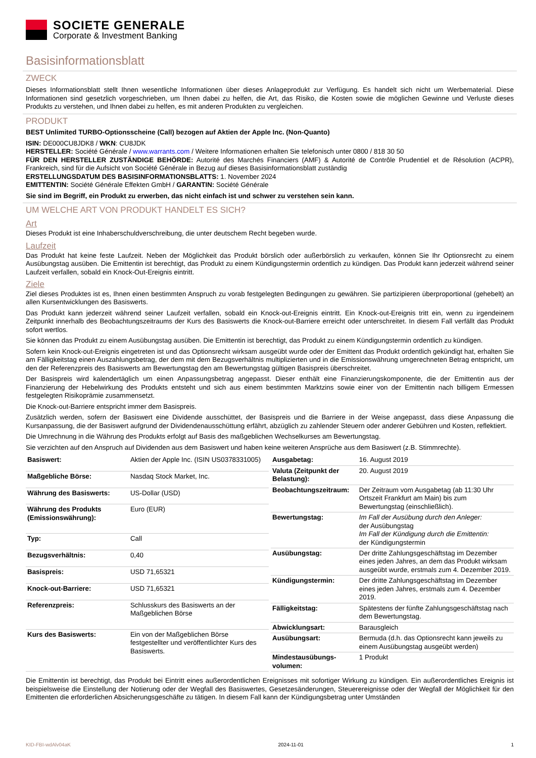SOCIETE GENERALE
Corporate & Investment Banking
Basisinformationsblatt
ZWECK
Dieses Informationsblatt stellt Ihnen wesentliche Informationen über dieses Anlageprodukt zur Verfügung. Es handelt sich nicht um Werbematerial. Diese Informationen sind gesetzlich vorgeschrieben, um Ihnen dabei zu helfen, die Art, das Risiko, die Kosten sowie die möglichen Gewinne und Verluste dieses Produkts zu verstehen, und Ihnen dabei zu helfen, es mit anderen Produkten zu vergleichen.
PRODUKT
BEST Unlimited TURBO-Optionsscheine (Call) bezogen auf Aktien der Apple Inc. (Non-Quanto)
ISIN: DE000CU8JDK8 / WKN: CU8JDK
HERSTELLER: Société Générale / www.warrants.com / Weitere Informationen erhalten Sie telefonisch unter 0800 / 818 30 50
FÜR DEN HERSTELLER ZUSTÄNDIGE BEHÖRDE: Autorité des Marchés Financiers (AMF) & Autorité de Contrôle Prudentiel et de Résolution (ACPR), Frankreich, sind für die Aufsicht von Société Générale in Bezug auf dieses Basisinformationsblatt zuständig
ERSTELLUNGSDATUM DES BASISINFORMATIONSBLATTS: 1. November 2024
EMITTENTIN: Société Générale Effekten GmbH / GARANTIN: Société Générale
Sie sind im Begriff, ein Produkt zu erwerben, das nicht einfach ist und schwer zu verstehen sein kann.
UM WELCHE ART VON PRODUKT HANDELT ES SICH?
Art
Dieses Produkt ist eine Inhaberschuldverschreibung, die unter deutschem Recht begeben wurde.
Laufzeit
Das Produkt hat keine feste Laufzeit. Neben der Möglichkeit das Produkt börslich oder außerbörslich zu verkaufen, können Sie Ihr Optionsrecht zu einem Ausübungstag ausüben. Die Emittentin ist berechtigt, das Produkt zu einem Kündigungstermin ordentlich zu kündigen. Das Produkt kann jederzeit während seiner Laufzeit verfallen, sobald ein Knock-Out-Ereignis eintritt.
Ziele
Ziel dieses Produktes ist es, Ihnen einen bestimmten Anspruch zu vorab festgelegten Bedingungen zu gewähren. Sie partizipieren überproportional (gehebelt) an allen Kursentwicklungen des Basiswerts.
Das Produkt kann jederzeit während seiner Laufzeit verfallen, sobald ein Knock-out-Ereignis eintritt. Ein Knock-out-Ereignis tritt ein, wenn zu irgendeinem Zeitpunkt innerhalb des Beobachtungszeitraums der Kurs des Basiswerts die Knock-out-Barriere erreicht oder unterschreitet. In diesem Fall verfällt das Produkt sofort wertlos.
Sie können das Produkt zu einem Ausübungstag ausüben. Die Emittentin ist berechtigt, das Produkt zu einem Kündigungstermin ordentlich zu kündigen.
Sofern kein Knock-out-Ereignis eingetreten ist und das Optionsrecht wirksam ausgeübt wurde oder der Emittent das Produkt ordentlich gekündigt hat, erhalten Sie am Fälligkeitstag einen Auszahlungsbetrag, der dem mit dem Bezugsverhältnis multiplizierten und in die Emissionswährung umgerechneten Betrag entspricht, um den der Referenzpreis des Basiswerts am Bewertungstag den am Bewertungstag gültigen Basispreis überschreitet.
Der Basispreis wird kalendertäglich um einen Anpassungsbetrag angepasst. Dieser enthält eine Finanzierungskomponente, die der Emittentin aus der Finanzierung der Hebelwirkung des Produkts entsteht und sich aus einem bestimmten Marktzins sowie einer von der Emittentin nach billigem Ermessen festgelegten Risikoprämie zusammensetzt.
Die Knock-out-Barriere entspricht immer dem Basispreis.
Zusätzlich werden, sofern der Basiswert eine Dividende ausschüttet, der Basispreis und die Barriere in der Weise angepasst, dass diese Anpassung die Kursanpassung, die der Basiswert aufgrund der Dividendenausschüttung erfährt, abzüglich zu zahlender Steuern oder anderer Gebühren und Kosten, reflektiert.
Die Umrechnung in die Währung des Produkts erfolgt auf Basis des maßgeblichen Wechselkurses am Bewertungstag.
Sie verzichten auf den Anspruch auf Dividenden aus dem Basiswert und haben keine weiteren Ansprüche aus dem Basiswert (z.B. Stimmrechte).
| Basiswert: | Aktien der Apple Inc. (ISIN US0378331005) |
| Maßgebliche Börse: | Nasdaq Stock Market, Inc. |
| Währung des Basiswerts: | US-Dollar (USD) |
| Währung des Produkts (Emissionswährung): | Euro (EUR) |
| Typ: | Call |
| Bezugsverhältnis: | 0,40 |
| Basispreis: | USD 71,65321 |
| Knock-out-Barriere: | USD 71,65321 |
| Referenzpreis: | Schlusskurs des Basiswerts an der Maßgeblichen Börse |
| Kurs des Basiswerts: | Ein von der Maßgeblichen Börse festgestellter und veröffentlichter Kurs des Basiswerts. |
| Ausgabetag: | 16. August 2019 |
| Valuta (Zeitpunkt der Belastung): | 20. August 2019 |
| Beobachtungszeitraum: | Der Zeitraum vom Ausgabetag (ab 11:30 Uhr Ortszeit Frankfurt am Main) bis zum Bewertungstag (einschließlich). |
| Bewertungstag: | Im Fall der Ausübung durch den Anleger: der Ausübungstag Im Fall der Kündigung durch die Emittentin: der Kündigungstermin |
| Ausübungstag: | Der dritte Zahlungsgeschäftstag im Dezember eines jeden Jahres, an dem das Produkt wirksam ausgeübt wurde, erstmals zum 4. Dezember 2019. |
| Kündigungstermin: | Der dritte Zahlungsgeschäftstag im Dezember eines jeden Jahres, erstmals zum 4. Dezember 2019. |
| Fälligkeitstag: | Spätestens der fünfte Zahlungsgeschäftstag nach dem Bewertungstag. |
| Abwicklungsart: | Barausgleich |
| Ausübungsart: | Bermuda (d.h. das Optionsrecht kann jeweils zu einem Ausübungstag ausgeübt werden) |
| Mindestausübungs-volumen: | 1 Produkt |
Die Emittentin ist berechtigt, das Produkt bei Eintritt eines außerordentlichen Ereignisses mit sofortiger Wirkung zu kündigen. Ein außerordentliches Ereignis ist beispielsweise die Einstellung der Notierung oder der Wegfall des Basiswertes, Gesetzesänderungen, Steuerereignisse oder der Wegfall der Möglichkeit für den Emittenten die erforderlichen Absicherungsgeschäfte zu tätigen. In diesem Fall kann der Kündigungsbetrag unter Umständen
KID-FBI-wdAlv04aK 2024-11-01 1